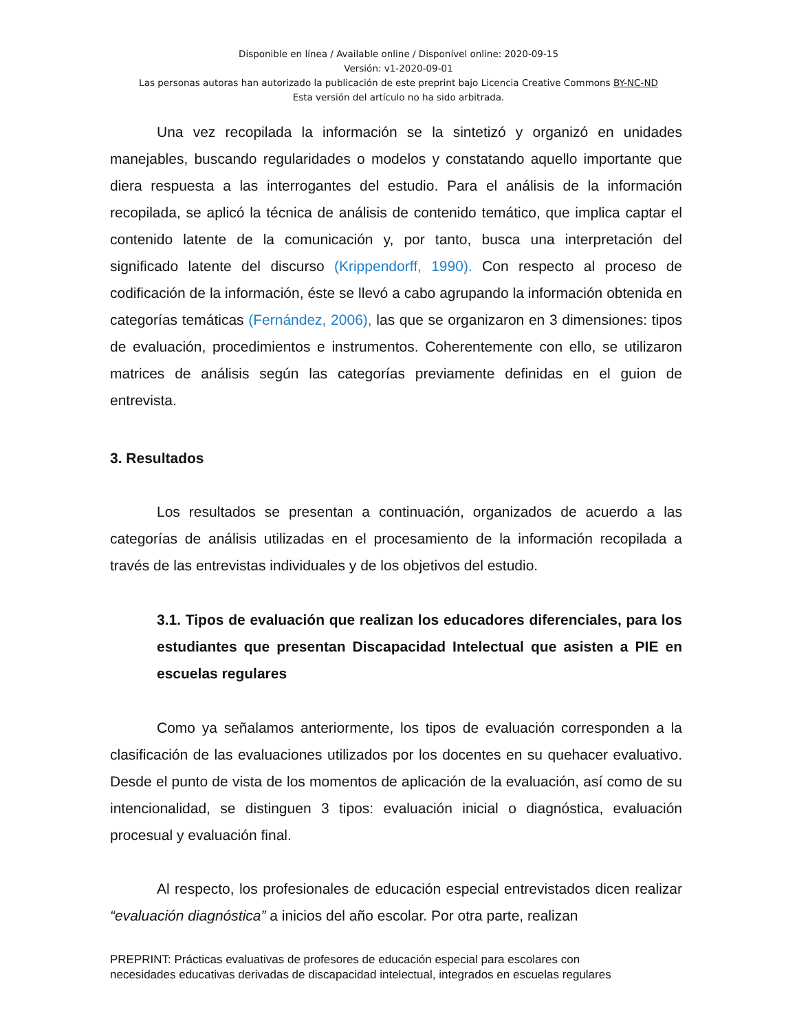Disponible en línea / Available online / Disponível online: 2020-09-15
Versión: v1-2020-09-01
Las personas autoras han autorizado la publicación de este preprint bajo Licencia Creative Commons BY-NC-ND
Esta versión del artículo no ha sido arbitrada.
Una vez recopilada la información se la sintetizó y organizó en unidades manejables, buscando regularidades o modelos y constatando aquello importante que diera respuesta a las interrogantes del estudio. Para el análisis de la información recopilada, se aplicó la técnica de análisis de contenido temático, que implica captar el contenido latente de la comunicación y, por tanto, busca una interpretación del significado latente del discurso (Krippendorff, 1990). Con respecto al proceso de codificación de la información, éste se llevó a cabo agrupando la información obtenida en categorías temáticas (Fernández, 2006), las que se organizaron en 3 dimensiones: tipos de evaluación, procedimientos e instrumentos. Coherentemente con ello, se utilizaron matrices de análisis según las categorías previamente definidas en el guion de entrevista.
3. Resultados
Los resultados se presentan a continuación, organizados de acuerdo a las categorías de análisis utilizadas en el procesamiento de la información recopilada a través de las entrevistas individuales y de los objetivos del estudio.
3.1. Tipos de evaluación que realizan los educadores diferenciales, para los estudiantes que presentan Discapacidad Intelectual que asisten a PIE en escuelas regulares
Como ya señalamos anteriormente, los tipos de evaluación corresponden a la clasificación de las evaluaciones utilizados por los docentes en su quehacer evaluativo. Desde el punto de vista de los momentos de aplicación de la evaluación, así como de su intencionalidad, se distinguen 3 tipos: evaluación inicial o diagnóstica, evaluación procesual y evaluación final.
Al respecto, los profesionales de educación especial entrevistados dicen realizar “evaluación diagnóstica” a inicios del año escolar. Por otra parte, realizan
PREPRINT: Prácticas evaluativas de profesores de educación especial para escolares con
necesidades educativas derivadas de discapacidad intelectual, integrados en escuelas regulares